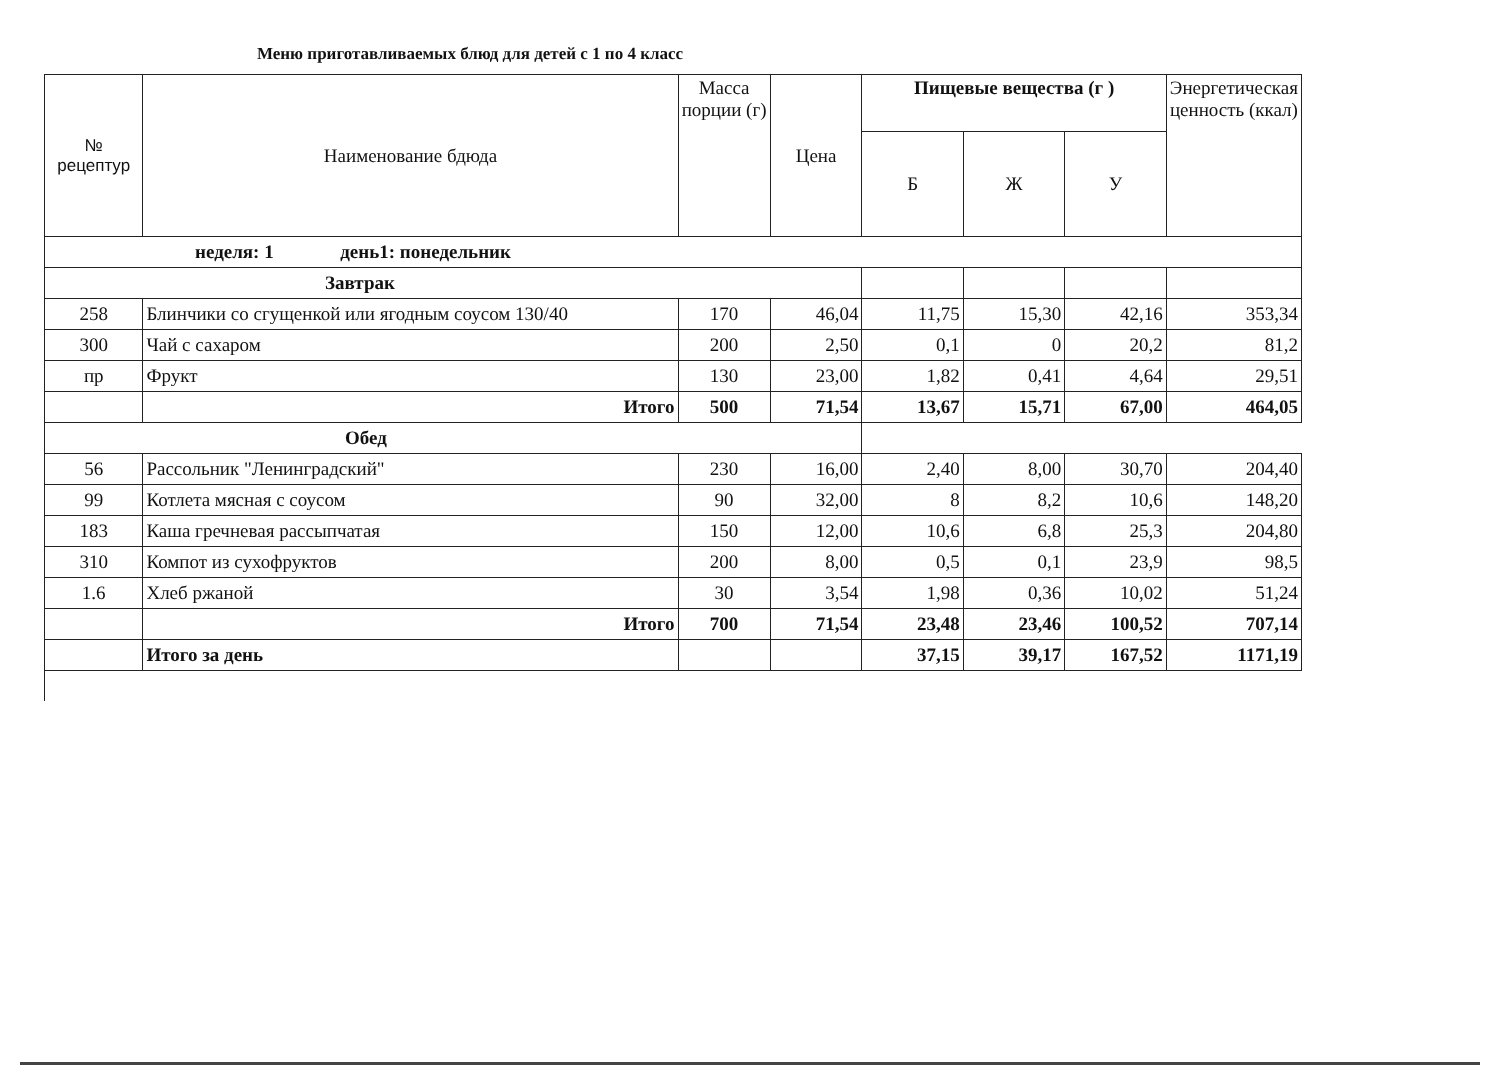Меню приготавливаемых блюд для детей с 1 по 4 класс
| № рецептур | Наименование бдюда | Масса порции (г) | Цена | Пищевые вещества (г ) | | | Энергетическая ценность (ккал) |
| --- | --- | --- | --- | --- | --- | --- | --- |
| | | | | Б | Ж | У | |
| неделя: 1 день1: понедельник | | | | | | | |
| Завтрак | | | | | | | |
| 258 | Блинчики со сгущенкой или ягодным соусом 130/40 | 170 | 46,04 | 11,75 | 15,30 | 42,16 | 353,34 |
| 300 | Чай с сахаром | 200 | 2,50 | 0,1 | 0 | 20,2 | 81,2 |
| пр | Фрукт | 130 | 23,00 | 1,82 | 0,41 | 4,64 | 29,51 |
| | Итого | 500 | 71,54 | 13,67 | 15,71 | 67,00 | 464,05 |
| Обед | | | | | | | |
| 56 | Рассольник "Ленинградский" | 230 | 16,00 | 2,40 | 8,00 | 30,70 | 204,40 |
| 99 | Котлета мясная с соусом | 90 | 32,00 | 8 | 8,2 | 10,6 | 148,20 |
| 183 | Каша гречневая рассыпчатая | 150 | 12,00 | 10,6 | 6,8 | 25,3 | 204,80 |
| 310 | Компот из сухофруктов | 200 | 8,00 | 0,5 | 0,1 | 23,9 | 98,5 |
| 1.6 | Хлеб ржаной | 30 | 3,54 | 1,98 | 0,36 | 10,02 | 51,24 |
| | Итого | 700 | 71,54 | 23,48 | 23,46 | 100,52 | 707,14 |
| | Итого за день | | | 37,15 | 39,17 | 167,52 | 1171,19 |